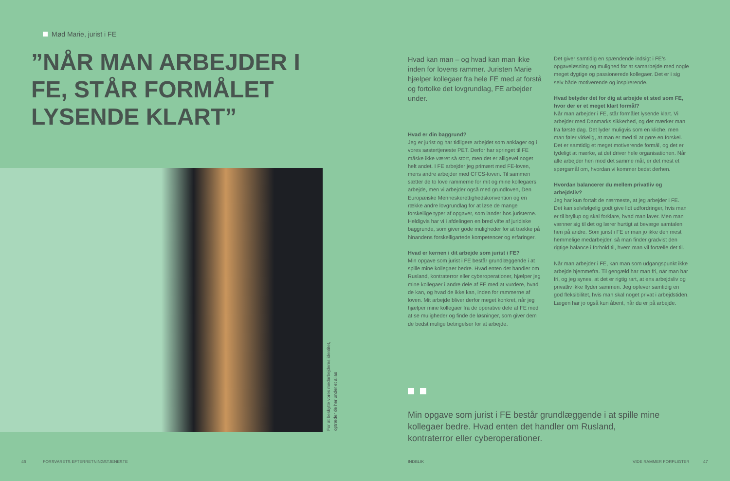Mød Marie, jurist i FE
”NÅR MAN ARBEJDER I FE, STÅR FORMÅLET LYSENDE KLART”
For at beskytte vores medarbejderes identitet, optræder de her under et alias
Hvad kan man – og hvad kan man ikke inden for lovens rammer. Juristen Marie hjælper kollegaer fra hele FE med at forstå og fortolke det lovgrundlag, FE arbejder under.
Hvad er din baggrund?
Jeg er jurist og har tidligere arbejdet som anklager og i vores søstertjeneste PET. Derfor har springet til FE måske ikke været så stort, men det er alligevel noget helt andet. I FE arbejder jeg primært med FE-loven, mens andre arbejder med CFCS-loven. Til sammen sætter de to love rammerne for mit og mine kollegaers arbejde, men vi arbejder også med grundloven, Den Europæiske Menneskerettighedskonvention og en række andre lovgrundlag for at løse de mange forskellige typer af opgaver, som lander hos juristerne. Heldigvis har vi i afdelingen en bred vifte af juridiske baggrunde, som giver gode muligheder for at trække på hinandens forskelligartede kompetencer og erfaringer.
Hvad er kernen i dit arbejde som jurist i FE?
Min opgave som jurist i FE består grundlæggende i at spille mine kollegaer bedre. Hvad enten det handler om Rusland, kontraterror eller cyberoperationer, hjælper jeg mine kollegaer i andre dele af FE med at vurdere, hvad de kan, og hvad de ikke kan, inden for rammerne af loven. Mit arbejde bliver derfor meget konkret, når jeg hjælper mine kollegaer fra de operative dele af FE med at se muligheder og finde de løsninger, som giver dem de bedst mulige betingelser for at arbejde.
Det giver samtidig en spændende indsigt i FE’s opgaveløsning og mulighed for at samarbejde med nogle meget dygtige og passionerede kollegaer. Det er i sig selv både motiverende og inspirerende.
Hvad betyder det for dig at arbejde et sted som FE, hvor der er et meget klart formål?
Når man arbejder i FE, står formålet lysende klart. Vi arbejder med Danmarks sikkerhed, og det mærker man fra første dag. Det lyder muligvis som en kliche, men man føler virkelig, at man er med til at gøre en forskel. Det er samtidig et meget motiverende formål, og det er tydeligt at mærke, at det driver hele organisationen. Når alle arbejder hen mod det samme mål, er det mest et spørgsmål om, hvordan vi kommer bedst derhen.
Hvordan balancerer du mellem privatliv og arbejdsliv?
Jeg har kun fortalt de nærmeste, at jeg arbejder i FE. Det kan selvfølgelig godt give lidt udfordringer, hvis man er til bryllup og skal forklare, hvad man laver. Men man vænner sig til det og lærer hurtigt at bevæge samtalen hen på andre. Som jurist i FE er man jo ikke den mest hemmelige medarbejder, så man finder gradvist den rigtige balance i forhold til, hvem man vil fortælle det til.
Når man arbejder i FE, kan man som udgangspunkt ikke arbejde hjemmefra. Til gengæld har man fri, når man har fri, og jeg synes, at det er rigtig rart, at ens arbejdsliv og privatliv ikke flyder sammen. Jeg oplever samtidig en god fleksibilitet, hvis man skal noget privat i arbejdstiden. Lægen har jo også kun åbent, når du er på arbejde.
Min opgave som jurist i FE består grundlæggende i at spille mine kollegaer bedre. Hvad enten det handler om Rusland, kontraterror eller cyberoperationer.
46
FORSVARETS EFTERRETNINGSTJENESTE
INDBLIK VIDE RAMMER FORPLIGTER 47